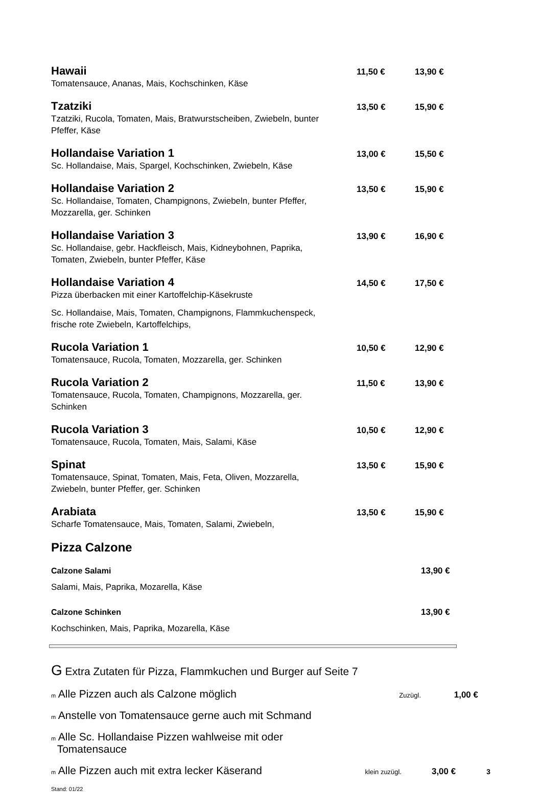Hawaii 11,50 € 13,90 €
Tomatensauce, Ananas, Mais, Kochschinken, Käse
Tzatziki 13,50 € 15,90 €
Tzatziki, Rucola, Tomaten, Mais, Bratwurstscheiben, Zwiebeln, bunter Pfeffer, Käse
Hollandaise Variation 1 13,00 € 15,50 €
Sc. Hollandaise, Mais, Spargel, Kochschinken, Zwiebeln, Käse
Hollandaise Variation 2 13,50 € 15,90 €
Sc. Hollandaise, Tomaten, Champignons, Zwiebeln, bunter Pfeffer, Mozzarella, ger. Schinken
Hollandaise Variation 3 13,90 € 16,90 €
Sc. Hollandaise, gebr. Hackfleisch, Mais, Kidneybohnen, Paprika, Tomaten, Zwiebeln, bunter Pfeffer, Käse
Hollandaise Variation 4 14,50 € 17,50 €
Pizza überbacken mit einer Kartoffelchip-Käsekruste
Sc. Hollandaise, Mais, Tomaten, Champignons, Flammkuchenspeck, frische rote Zwiebeln, Kartoffelchips,
Rucola Variation 1 10,50 € 12,90 €
Tomatensauce, Rucola, Tomaten, Mozzarella, ger. Schinken
Rucola Variation 2 11,50 € 13,90 €
Tomatensauce, Rucola, Tomaten, Champignons, Mozzarella, ger. Schinken
Rucola Variation 3 10,50 € 12,90 €
Tomatensauce, Rucola, Tomaten, Mais, Salami, Käse
Spinat 13,50 € 15,90 €
Tomatensauce, Spinat, Tomaten, Mais, Feta, Oliven, Mozzarella, Zwiebeln, bunter Pfeffer, ger. Schinken
Arabiata 13,50 € 15,90 €
Scharfe Tomatensauce, Mais, Tomaten, Salami, Zwiebeln,
Pizza Calzone
Calzone Salami 13,90 €
Salami, Mais, Paprika, Mozarella, Käse
Calzone Schinken 13,90 €
Kochschinken, Mais, Paprika, Mozarella, Käse
G Extra Zutaten für Pizza, Flammkuchen und Burger auf Seite 7
m Alle Pizzen auch als Calzone möglich Zuzügl. 1,00 €
m Anstelle von Tomatensauce gerne auch mit Schmand
m Alle Sc. Hollandaise Pizzen wahlweise mit oder
Tomatensauce
m Alle Pizzen auch mit extra lecker Käserand klein zuzügl. 3,00 € 3
Stand: 01/22